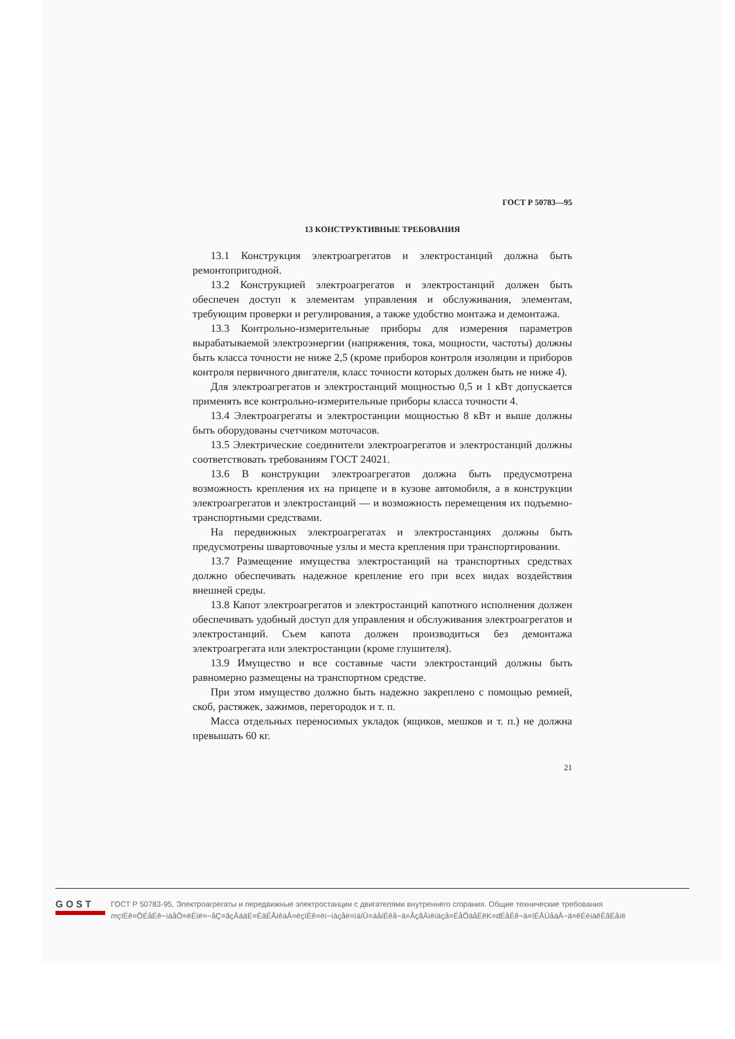ГОСТ Р 50783—95
13 КОНСТРУКТИВНЫЕ ТРЕБОВАНИЯ
13.1 Конструкция электроагрегатов и электростанций должна быть ремонтопригодной.
13.2 Конструкцией электроагрегатов и электростанций должен быть обеспечен доступ к элементам управления и обслуживания, элементам, требующим проверки и регулирования, а также удобство монтажа и демонтажа.
13.3 Контрольно-измерительные приборы для измерения параметров вырабатываемой электроэнергии (напряжения, тока, мощности, частоты) должны быть класса точности не ниже 2,5 (кроме приборов контроля изоляции и приборов контроля первичного двигателя, класс точности которых должен быть не ниже 4).
Для электроагрегатов и электростанций мощностью 0,5 и 1 кВт допускается применять все контрольно-измерительные приборы класса точности 4.
13.4 Электроагрегаты и электростанции мощностью 8 кВт и выше должны быть оборудованы счетчиком моточасов.
13.5 Электрические соединители электроагрегатов и электростанций должны соответствовать требованиям ГОСТ 24021.
13.6 В конструкции электроагрегатов должна быть предусмотрена возможность крепления их на прицепе и в кузове автомобиля, а в конструкции электроагрегатов и электростанций — и возможность перемещения их подъемно-транспортными средствами.
На передвижных электроагрегатах и электростанциях должны быть предусмотрены швартовочные узлы и места крепления при транспортировании.
13.7 Размещение имущества электростанций на транспортных средствах должно обеспечивать надежное крепление его при всех видах воздействия внешней среды.
13.8 Капот электроагрегатов и электростанций капотного исполнения должен обеспечивать удобный доступ для управления и обслуживания электроагрегатов и электростанций. Съем капота должен производиться без демонтажа электроагрегата или электростанции (кроме глушителя).
13.9 Имущество и все составные части электростанций должны быть равномерно размещены на транспортном средстве.
При этом имущество должно быть надежно закреплено с помощью ремней, скоб, растяжек, зажимов, перегородок и т. п.
Масса отдельных переносимых укладок (ящиков, мешков и т. п.) не должна превышать 60 кг.
21
GOST
ГОСТ Р 50783-95, Электроагрегаты и передвижные электростанции с двигателями внутреннего сгорания. Общие технические требования
mçïÉê=ÖÉåÉê~íáåÖ=ëÉíë=~åÇ=ãçÄáäÉ=ÉäÉÅíêáÅ=éçïÉê=ëí~íáçåë=ïáíÜ=áåíÉêå~ä=ÅçãÄìëíáçå=ÉåÖáåÉëK=dÉåÉê~ä=íÉÅÜåáÅ~ä=êÉèìáêÉãÉåíë